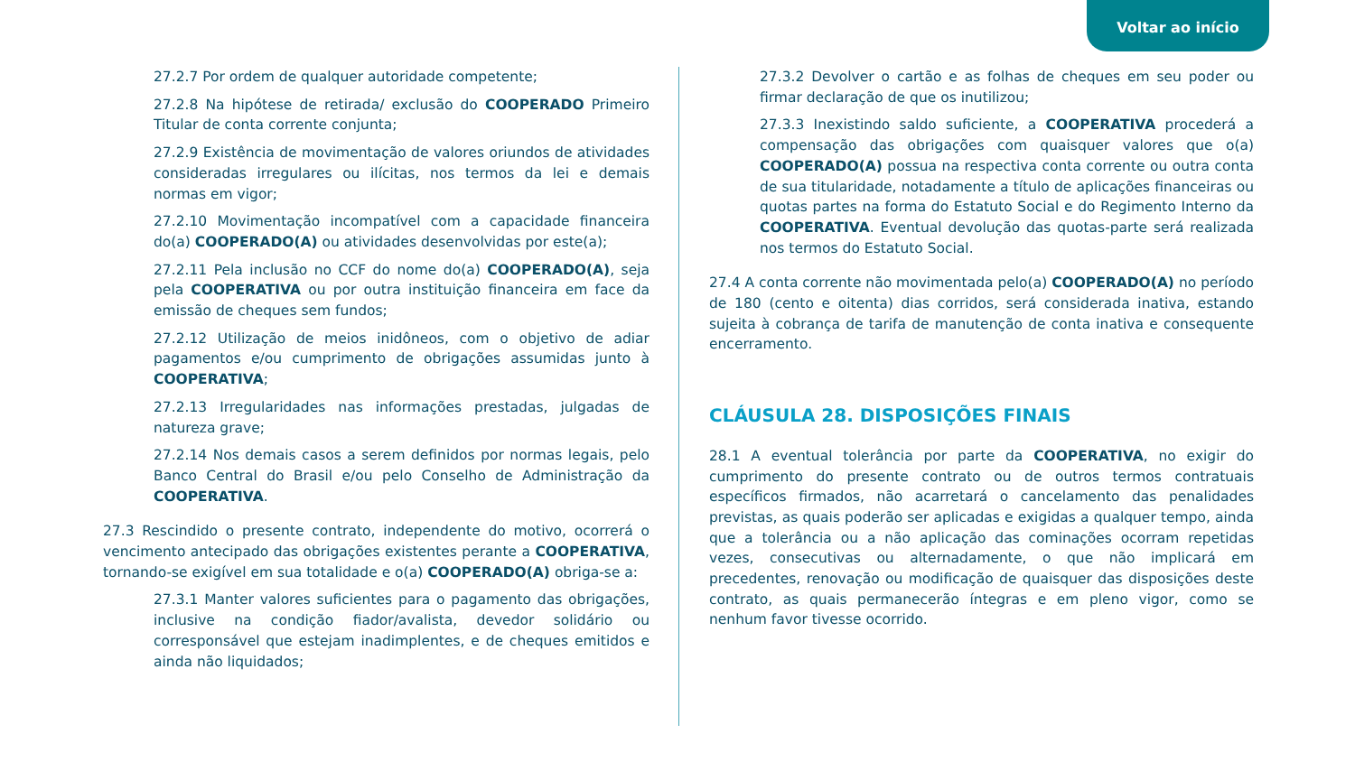Voltar ao início
27.2.7 Por ordem de qualquer autoridade competente;
27.2.8 Na hipótese de retirada/ exclusão do COOPERADO Primeiro Titular de conta corrente conjunta;
27.2.9 Existência de movimentação de valores oriundos de atividades consideradas irregulares ou ilícitas, nos termos da lei e demais normas em vigor;
27.2.10 Movimentação incompatível com a capacidade financeira do(a) COOPERADO(A) ou atividades desenvolvidas por este(a);
27.2.11 Pela inclusão no CCF do nome do(a) COOPERADO(A), seja pela COOPERATIVA ou por outra instituição financeira em face da emissão de cheques sem fundos;
27.2.12 Utilização de meios inidôneos, com o objetivo de adiar pagamentos e/ou cumprimento de obrigações assumidas junto à COOPERATIVA;
27.2.13 Irregularidades nas informações prestadas, julgadas de natureza grave;
27.2.14 Nos demais casos a serem definidos por normas legais, pelo Banco Central do Brasil e/ou pelo Conselho de Administração da COOPERATIVA.
27.3 Rescindido o presente contrato, independente do motivo, ocorrerá o vencimento antecipado das obrigações existentes perante a COOPERATIVA, tornando-se exigível em sua totalidade e o(a) COOPERADO(A) obriga-se a:
27.3.1 Manter valores suficientes para o pagamento das obrigações, inclusive na condição fiador/avalista, devedor solidário ou corresponsável que estejam inadimplentes, e de cheques emitidos e ainda não liquidados;
27.3.2 Devolver o cartão e as folhas de cheques em seu poder ou firmar declaração de que os inutilizou;
27.3.3 Inexistindo saldo suficiente, a COOPERATIVA procederá a compensação das obrigações com quaisquer valores que o(a) COOPERADO(A) possua na respectiva conta corrente ou outra conta de sua titularidade, notadamente a título de aplicações financeiras ou quotas partes na forma do Estatuto Social e do Regimento Interno da COOPERATIVA. Eventual devolução das quotas-parte será realizada nos termos do Estatuto Social.
27.4 A conta corrente não movimentada pelo(a) COOPERADO(A) no período de 180 (cento e oitenta) dias corridos, será considerada inativa, estando sujeita à cobrança de tarifa de manutenção de conta inativa e consequente encerramento.
CLÁUSULA 28. DISPOSIÇÕES FINAIS
28.1 A eventual tolerância por parte da COOPERATIVA, no exigir do cumprimento do presente contrato ou de outros termos contratuais específicos firmados, não acarretará o cancelamento das penalidades previstas, as quais poderão ser aplicadas e exigidas a qualquer tempo, ainda que a tolerância ou a não aplicação das cominações ocorram repetidas vezes, consecutivas ou alternadamente, o que não implicará em precedentes, renovação ou modificação de quaisquer das disposições deste contrato, as quais permanecerão íntegras e em pleno vigor, como se nenhum favor tivesse ocorrido.